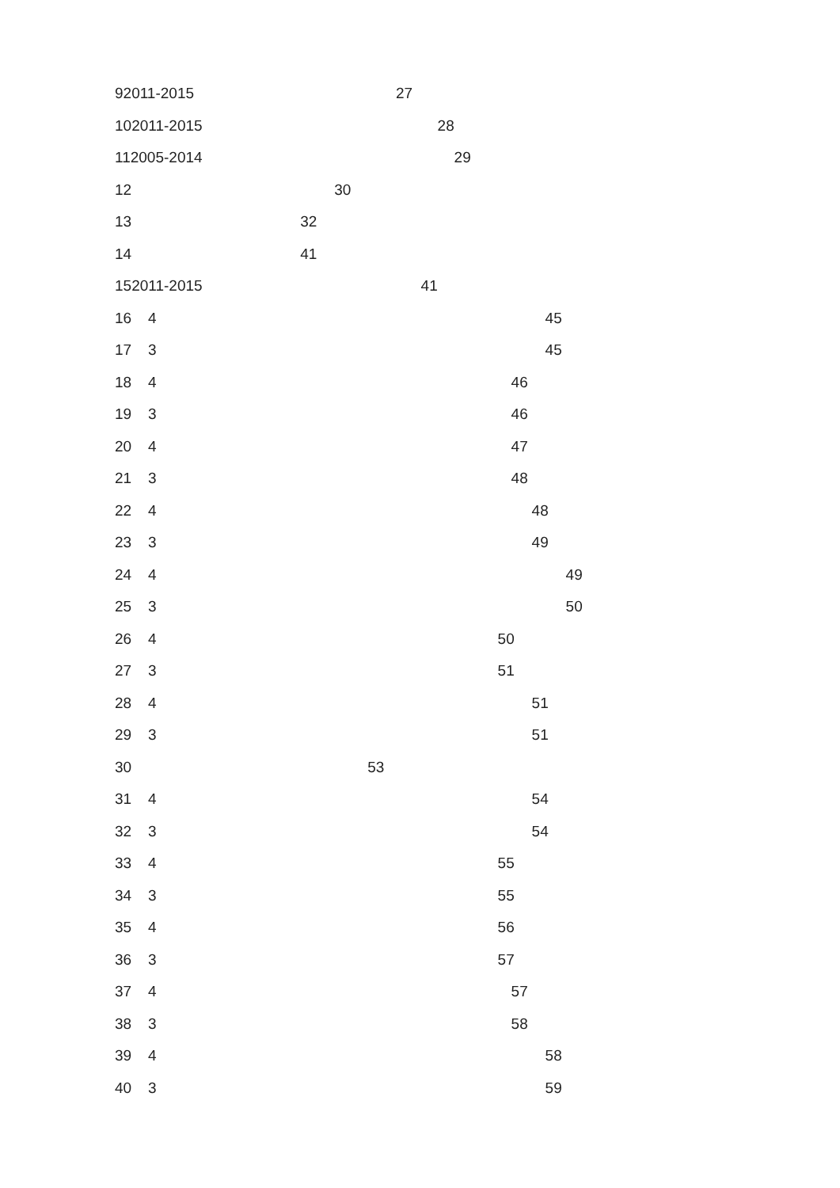92011-2015 27
102011-2015 28
112005-2014 29
12 30
13 32
14 41
152011-2015 41
16 4 45
17 3 45
18 4 46
19 3 46
20 4 47
21 3 48
22 4 48
23 3 49
24 4 49
25 3 50
26 4 50
27 3 51
28 4 51
29 3 51
30 53
31 4 54
32 3 54
33 4 55
34 3 55
35 4 56
36 3 57
37 4 57
38 3 58
39 4 58
40 3 59